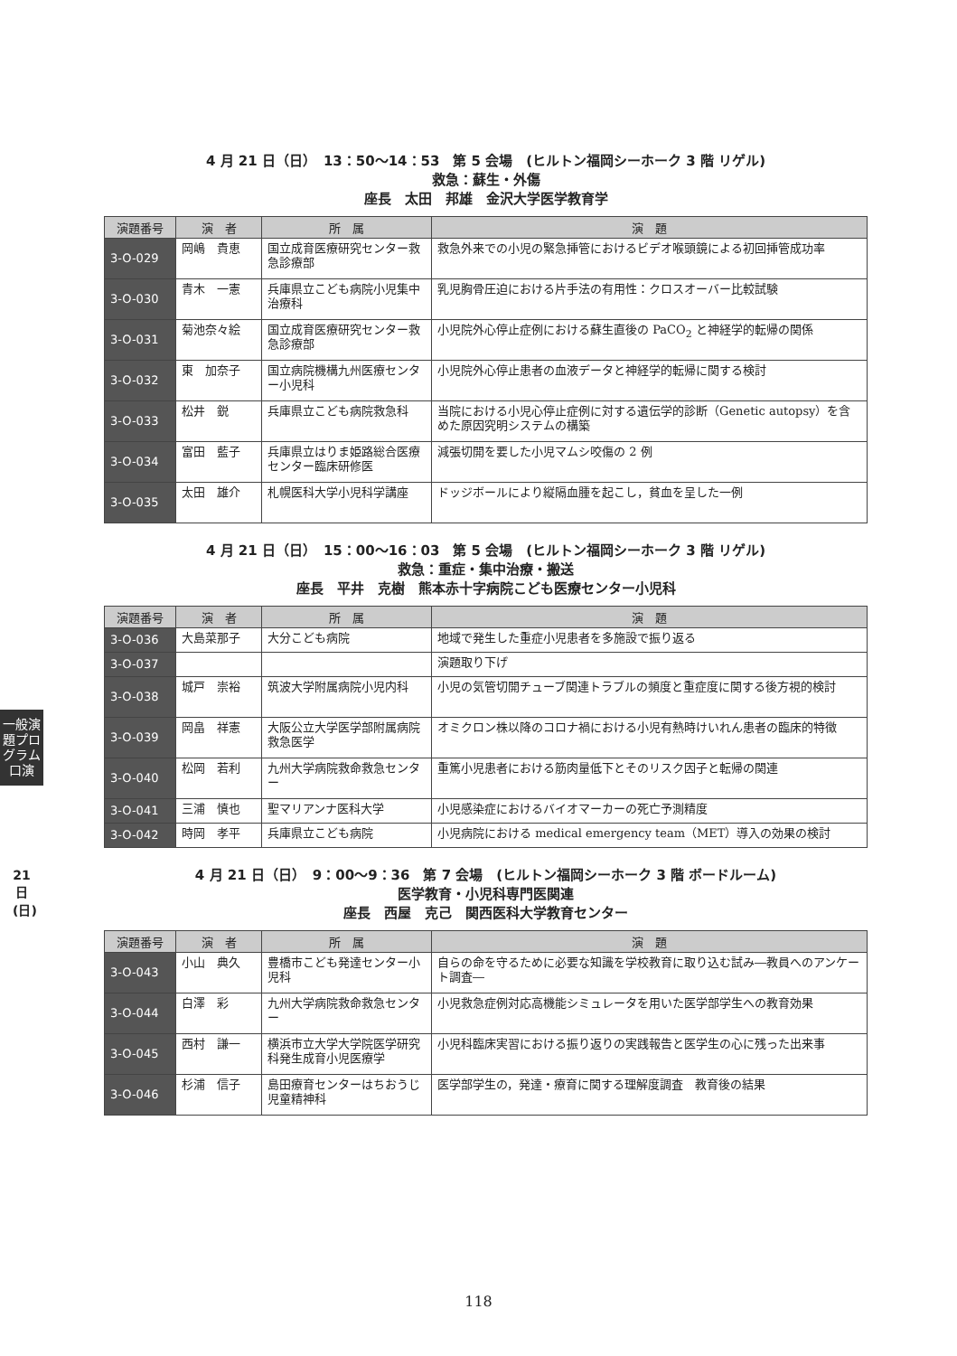一般演題プログラム 口演
21日(日)
4 月 21 日（日）　13：50〜14：53　第 5 会場　(ヒルトン福岡シーホーク 3 階 リゲル)
救急：蘇生・外傷
座長　太田　邦雄　金沢大学医学教育学
| 演題番号 | 演 者 | 所 属 | 演 題 |
| --- | --- | --- | --- |
| 3-O-029 | 岡嶋 貴恵 | 国立成育医療研究センター救急診療部 | 救急外来での小児の緊急挿管におけるビデオ喉頭鏡による初回挿管成功率 |
| 3-O-030 | 青木 一憲 | 兵庫県立こども病院小児集中治療科 | 乳児胸骨圧迫における片手法の有用性：クロスオーバー比較試験 |
| 3-O-031 | 菊池奈々絵 | 国立成育医療研究センター救急診療部 | 小児院外心停止症例における蘇生直後の PaCO<sub>2</sub> と神経学的転帰の関係 |
| 3-O-032 | 東 加奈子 | 国立病院機構九州医療センター小児科 | 小児院外心停止患者の血液データと神経学的転帰に関する検討 |
| 3-O-033 | 松井 鋭 | 兵庫県立こども病院救急科 | 当院における小児心停止症例に対する遺伝学的診断（Genetic autopsy）を含めた原因究明システムの構築 |
| 3-O-034 | 富田 藍子 | 兵庫県立はりま姫路総合医療センター臨床研修医 | 減張切開を要した小児マムシ咬傷の 2 例 |
| 3-O-035 | 太田 雄介 | 札幌医科大学小児科学講座 | ドッジボールにより縦隔血腫を起こし，貧血を呈した一例 |
4 月 21 日（日）　15：00〜16：03　第 5 会場　(ヒルトン福岡シーホーク 3 階 リゲル)
救急：重症・集中治療・搬送
座長　平井　克樹　熊本赤十字病院こども医療センター小児科
| 演題番号 | 演 者 | 所 属 | 演 題 |
| --- | --- | --- | --- |
| 3-O-036 | 大島菜那子 | 大分こども病院 | 地域で発生した重症小児患者を多施設で振り返る |
| 3-O-037 | | | 演題取り下げ |
| 3-O-038 | 城戸 崇裕 | 筑波大学附属病院小児内科 | 小児の気管切開チューブ関連トラブルの頻度と重症度に関する後方視的検討 |
| 3-O-039 | 岡畠 祥憲 | 大阪公立大学医学部附属病院救急医学 | オミクロン株以降のコロナ禍における小児有熱時けいれん患者の臨床的特徴 |
| 3-O-040 | 松岡 若利 | 九州大学病院救命救急センター | 重篤小児患者における筋肉量低下とそのリスク因子と転帰の関連 |
| 3-O-041 | 三浦 慎也 | 聖マリアンナ医科大学 | 小児感染症におけるバイオマーカーの死亡予測精度 |
| 3-O-042 | 時岡 孝平 | 兵庫県立こども病院 | 小児病院における medical emergency team（MET）導入の効果の検討 |
4 月 21 日（日）　9：00〜9：36　第 7 会場　(ヒルトン福岡シーホーク 3 階 ボードルーム)
医学教育・小児科専門医関連
座長　西屋　克己　関西医科大学教育センター
| 演題番号 | 演 者 | 所 属 | 演 題 |
| --- | --- | --- | --- |
| 3-O-043 | 小山 典久 | 豊橋市こども発達センター小児科 | 自らの命を守るために必要な知識を学校教育に取り込む試み―教員へのアンケート調査― |
| 3-O-044 | 白澤 彩 | 九州大学病院救命救急センター | 小児救急症例対応高機能シミュレータを用いた医学部学生への教育効果 |
| 3-O-045 | 西村 謙一 | 横浜市立大学大学院医学研究科発生成育小児医療学 | 小児科臨床実習における振り返りの実践報告と医学生の心に残った出来事 |
| 3-O-046 | 杉浦 信子 | 島田療育センターはちおうじ児童精神科 | 医学部学生の，発達・療育に関する理解度調査 教育後の結果 |
118